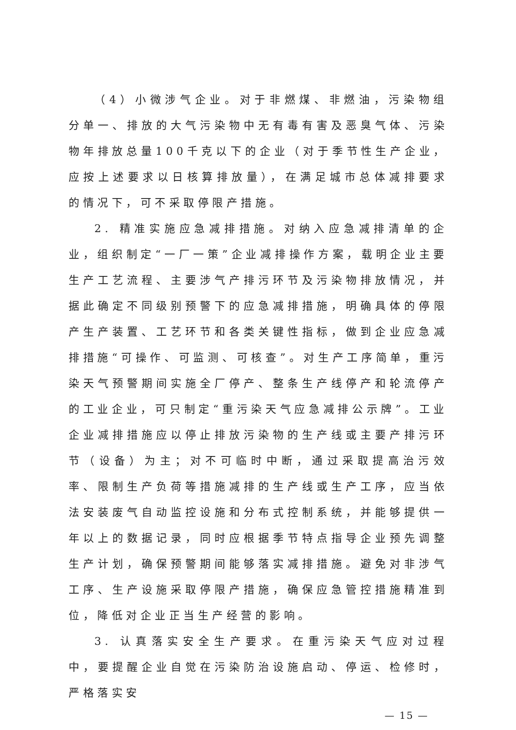（4）小微涉气企业。对于非燃煤、非燃油，污染物组分单一、排放的大气污染物中无有毒有害及恶臭气体、污染物年排放总量100千克以下的企业（对于季节性生产企业，应按上述要求以日核算排放量），在满足城市总体减排要求的情况下，可不采取停限产措施。
2. 精准实施应急减排措施。对纳入应急减排清单的企业，组织制定“一厂一策”企业减排操作方案，载明企业主要生产工艺流程、主要涉气产排污环节及污染物排放情况，并据此确定不同级别预警下的应急减排措施，明确具体的停限产生产装置、工艺环节和各类关键性指标，做到企业应急减排措施“可操作、可监测、可核查”。对生产工序简单，重污染天气预警期间实施全厂停产、整条生产线停产和轮流停产的工业企业，可只制定“重污染天气应急减排公示牌”。工业企业减排措施应以停止排放污染物的生产线或主要产排污环节（设备）为主；对不可临时中断，通过采取提高治污效率、限制生产负荷等措施减排的生产线或生产工序，应当依法安装废气自动监控设施和分布式控制系统，并能够提供一年以上的数据记录，同时应根据季节特点指导企业预先调整生产计划，确保预警期间能够落实减排措施。避免对非涉气工序、生产设施采取停限产措施，确保应急管控措施精准到位，降低对企业正当生产经营的影响。
3. 认真落实安全生产要求。在重污染天气应对过程中，要提醒企业自觉在污染防治设施启动、停运、检修时，严格落实安
— 15 —